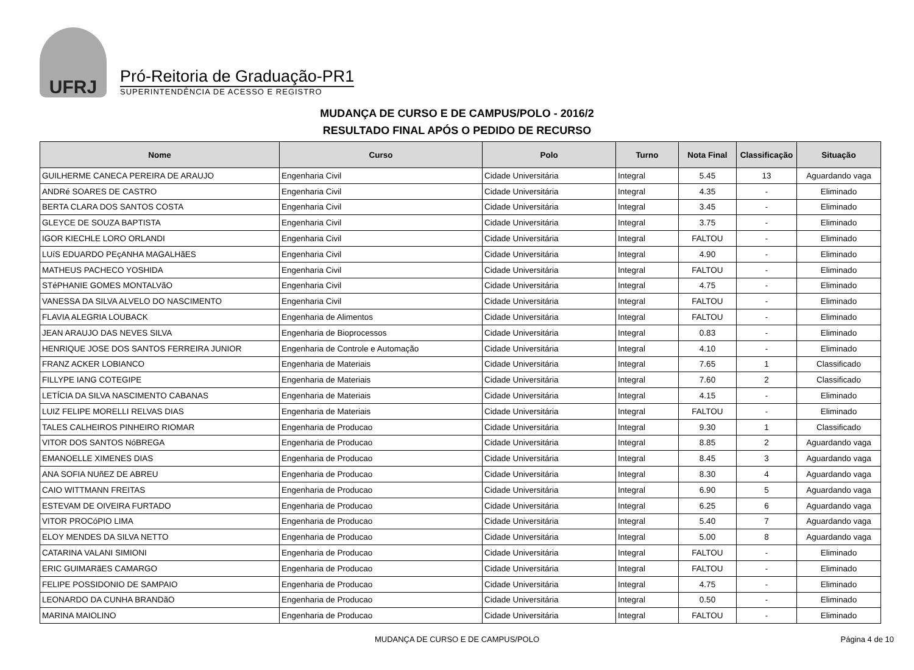UFRJ
Pró-Reitoria de Graduação-PR1
SUPERINTENDÊNCIA DE ACESSO E REGISTRO
MUDANÇA DE CURSO E DE CAMPUS/POLO - 2016/2
RESULTADO FINAL APÓS O PEDIDO DE RECURSO
| Nome | Curso | Polo | Turno | Nota Final | Classificação | Situação |
| --- | --- | --- | --- | --- | --- | --- |
| GUILHERME CANECA PEREIRA DE ARAUJO | Engenharia Civil | Cidade Universitária | Integral | 5.45 | 13 | Aguardando vaga |
| ANDRé SOARES DE CASTRO | Engenharia Civil | Cidade Universitária | Integral | 4.35 | - | Eliminado |
| BERTA CLARA DOS SANTOS COSTA | Engenharia Civil | Cidade Universitária | Integral | 3.45 | - | Eliminado |
| GLEYCE DE SOUZA BAPTISTA | Engenharia Civil | Cidade Universitária | Integral | 3.75 | - | Eliminado |
| IGOR KIECHLE LORO ORLANDI | Engenharia Civil | Cidade Universitária | Integral | FALTOU | - | Eliminado |
| LUíS EDUARDO PEçANHA MAGALHãES | Engenharia Civil | Cidade Universitária | Integral | 4.90 | - | Eliminado |
| MATHEUS PACHECO YOSHIDA | Engenharia Civil | Cidade Universitária | Integral | FALTOU | - | Eliminado |
| STéPHANIE GOMES MONTALVãO | Engenharia Civil | Cidade Universitária | Integral | 4.75 | - | Eliminado |
| VANESSA DA SILVA ALVELO DO NASCIMENTO | Engenharia Civil | Cidade Universitária | Integral | FALTOU | - | Eliminado |
| FLAVIA ALEGRIA LOUBACK | Engenharia de Alimentos | Cidade Universitária | Integral | FALTOU | - | Eliminado |
| JEAN ARAUJO DAS NEVES SILVA | Engenharia de Bioprocessos | Cidade Universitária | Integral | 0.83 | - | Eliminado |
| HENRIQUE JOSE DOS SANTOS FERREIRA JUNIOR | Engenharia de Controle e Automação | Cidade Universitária | Integral | 4.10 | - | Eliminado |
| FRANZ ACKER LOBIANCO | Engenharia de Materiais | Cidade Universitária | Integral | 7.65 | 1 | Classificado |
| FILLYPE IANG COTEGIPE | Engenharia de Materiais | Cidade Universitária | Integral | 7.60 | 2 | Classificado |
| LETÍCIA DA SILVA NASCIMENTO CABANAS | Engenharia de Materiais | Cidade Universitária | Integral | 4.15 | - | Eliminado |
| LUIZ FELIPE MORELLI RELVAS DIAS | Engenharia de Materiais | Cidade Universitária | Integral | FALTOU | - | Eliminado |
| TALES CALHEIROS PINHEIRO RIOMAR | Engenharia de Producao | Cidade Universitária | Integral | 9.30 | 1 | Classificado |
| VITOR DOS SANTOS NóBREGA | Engenharia de Producao | Cidade Universitária | Integral | 8.85 | 2 | Aguardando vaga |
| EMANOELLE XIMENES DIAS | Engenharia de Producao | Cidade Universitária | Integral | 8.45 | 3 | Aguardando vaga |
| ANA SOFIA NUñEZ DE ABREU | Engenharia de Producao | Cidade Universitária | Integral | 8.30 | 4 | Aguardando vaga |
| CAIO WITTMANN FREITAS | Engenharia de Producao | Cidade Universitária | Integral | 6.90 | 5 | Aguardando vaga |
| ESTEVAM DE OIVEIRA FURTADO | Engenharia de Producao | Cidade Universitária | Integral | 6.25 | 6 | Aguardando vaga |
| VITOR PROCóPIO LIMA | Engenharia de Producao | Cidade Universitária | Integral | 5.40 | 7 | Aguardando vaga |
| ELOY MENDES DA SILVA NETTO | Engenharia de Producao | Cidade Universitária | Integral | 5.00 | 8 | Aguardando vaga |
| CATARINA VALANI SIMIONI | Engenharia de Producao | Cidade Universitária | Integral | FALTOU | - | Eliminado |
| ERIC GUIMARãES CAMARGO | Engenharia de Producao | Cidade Universitária | Integral | FALTOU | - | Eliminado |
| FELIPE POSSIDONIO DE SAMPAIO | Engenharia de Producao | Cidade Universitária | Integral | 4.75 | - | Eliminado |
| LEONARDO DA CUNHA BRANDãO | Engenharia de Producao | Cidade Universitária | Integral | 0.50 | - | Eliminado |
| MARINA MAIOLINO | Engenharia de Producao | Cidade Universitária | Integral | FALTOU | - | Eliminado |
MUDANÇA DE CURSO E DE CAMPUS/POLO Página 4 de 10